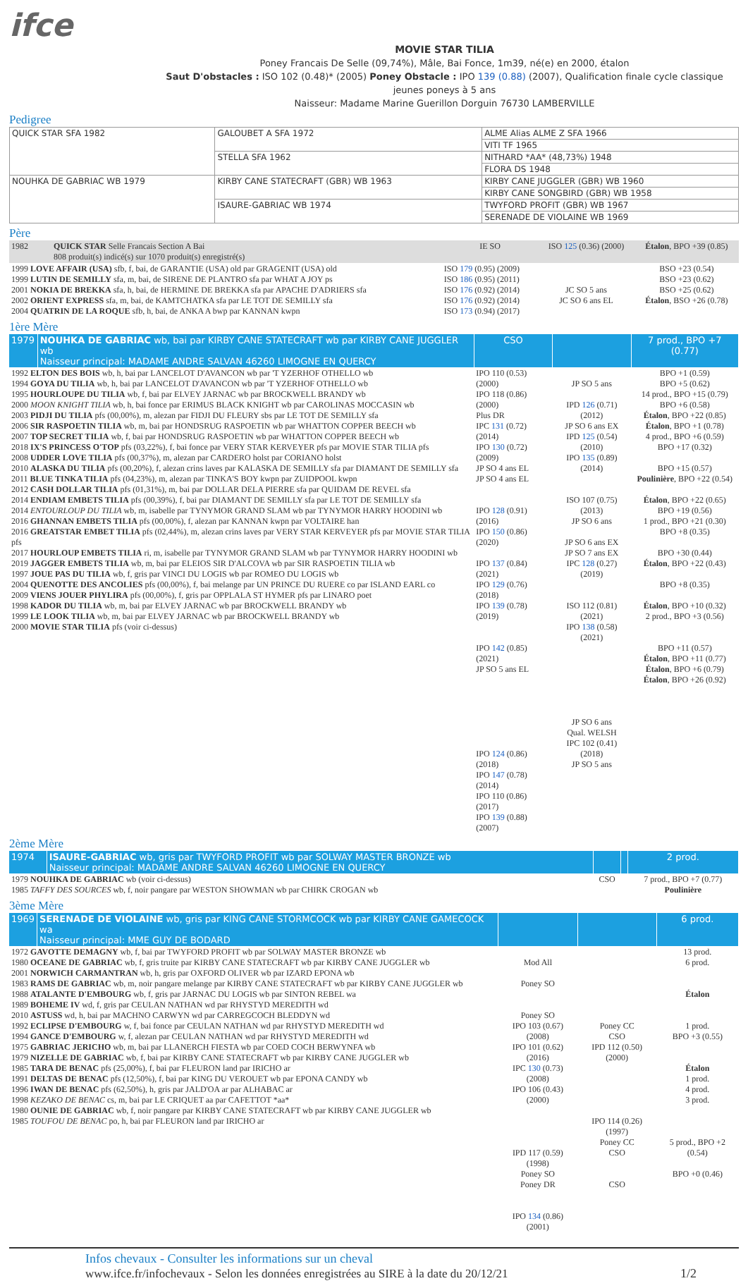ifce
MOVIE STAR TILIA
Poney Francais De Selle (09,74%), Mâle, Bai Fonce, 1m39, né(e) en 2000, étalon
Saut D'obstacles : ISO 102 (0.48)* (2005) Poney Obstacle : IPO 139 (0.88) (2007), Qualification finale cycle classique jeunes poneys à 5 ans
Naisseur: Madame Marine Guerillon Dorguin 76730 LAMBERVILLE
Pedigree
| QUICK STAR SFA 1982 | GALOUBET A SFA 1972 | ALME Alias ALME Z SFA 1966 |
| | | VITI TF 1965 |
| | STELLA SFA 1962 | NITHARD *AA* (48,73%) 1948 |
| | | FLORA DS 1948 |
| NOUHKA DE GABRIAC WB 1979 | KIRBY CANE STATECRAFT (GBR) WB 1963 | KIRBY CANE JUGGLER (GBR) WB 1960 |
| | | KIRBY CANE SONGBIRD (GBR) WB 1958 |
| | ISAURE-GABRIAC WB 1974 | TWYFORD PROFIT (GBR) WB 1967 |
| | | SERENADE DE VIOLAINE WB 1969 |
Père
| 1982 | QUICK STAR Selle Francais Section A Bai 808 produit(s) indicé(s) sur 1070 produit(s) enregistré(s) | IE SO | ISO 125 (0.36) (2000) | Étalon , BPO +39 (0.85) |
| 1999 LOVE AFFAIR (USA) sfb, f, bai, de GARANTIE (USA) old par GRAGENIT (USA) old 1999 LUTIN DE SEMILLY sfa, m, bai, de SIRENE DE PLANTRO sfa par WHAT A JOY ps 2001 NOKIA DE BREKKA sfa, h, bai, de HERMINE DE BREKKA sfa par APACHE D'ADRIERS sfa 2002 ORIENT EXPRESS sfa, m, bai, de KAMTCHATKA sfa par LE TOT DE SEMILLY sfa 2004 QUATRIN DE LA ROQUE sfb, h, bai, de ANKA A bwp par KANNAN kwpn | | ISO 179 (0.95) (2009) ISO 186 (0.95) (2011) ISO 176 (0.92) (2014) ISO 176 (0.92) (2014) ISO 173 (0.94) (2017) | JC SO 5 ans JC SO 6 ans EL | BSO +23 (0.54) BSO +23 (0.62) BSO +25 (0.62) Étalon , BSO +26 (0.78) |
1ère Mère
| 1979 | NOUHKA DE GABRIAC wb, bai par KIRBY CANE STATECRAFT wb par KIRBY CANE JUGGLER wb Naisseur principal: MADAME ANDRE SALVAN 46260 LIMOGNE EN QUERCY | CSO | | 7 prod., BPO +7 (0.77) |
| 1992 ELTON DES BOIS wb, h, bai par LANCELOT D'AVANCON wb par 'T YZERHOF OTHELLO wb 1994 GOYA DU TILIA wb, h, bai par LANCELOT D'AVANCON wb par 'T YZERHOF OTHELLO wb 1995 HOURLOUPE DU TILIA wb, f, bai par ELVEY JARNAC wb par BROCKWELL BRANDY wb 2000 MOON KNIGHT TILIA wb, h, bai fonce par ERIMUS BLACK KNIGHT wb par CAROLINAS MOCCASIN wb 2003 PIDJI DU TILIA pfs (00,00%), m, alezan par FIDJI DU FLEURY sbs par LE TOT DE SEMILLY sfa 2006 SIR RASPOETIN TILIA wb, m, bai par HONDSRUG RASPOETIN wb par WHATTON COPPER BEECH wb 2007 TOP SECRET TILIA wb, f, bai par HONDSRUG RASPOETIN wb par WHATTON COPPER BEECH wb 2018 IX'S PRINCESS O'TOP pfs (03,22%), f, bai fonce par VERY STAR KERVEYER pfs par MOVIE STAR TILIA pfs 2008 UDDER LOVE TILIA pfs (00,37%), m, alezan par CARDERO holst par CORIANO holst 2010 ALASKA DU TILIA pfs (00,20%), f, alezan crins laves par KALASKA DE SEMILLY sfa par DIAMANT DE SEMILLY sfa 2011 BLUE TINKA TILIA pfs (04,23%), m, alezan par TINKA'S BOY kwpn par ZUIDPOOL kwpn 2012 CASH DOLLAR TILIA pfs (01,31%), m, bai par DOLLAR DELA PIERRE sfa par QUIDAM DE REVEL sfa 2014 ENDIAM EMBETS TILIA pfs (00,39%), f, bai par DIAMANT DE SEMILLY sfa par LE TOT DE SEMILLY sfa 2014 ENTOURLOUP DU TILIA wb, m, isabelle par TYNYMOR GRAND SLAM wb par TYNYMOR HARRY HOODINI wb 2016 GHANNAN EMBETS TILIA pfs (00,00%), f, alezan par KANNAN kwpn par VOLTAIRE han 2016 GREATSTAR EMBET TILIA pfs (02,44%), m, alezan crins laves par VERY STAR KERVEYER pfs par MOVIE STAR TILIA pfs 2017 HOURLOUP EMBETS TILIA ri, m, isabelle par TYNYMOR GRAND SLAM wb par TYNYMOR HARRY HOODINI wb 2019 JAGGER EMBETS TILIA wb, m, bai par ELEIOS SIR D'ALCOVA wb par SIR RASPOETIN TILIA wb 1997 JOUE PAS DU TILIA wb, f, gris par VINCI DU LOGIS wb par ROMEO DU LOGIS wb 2004 QUENOTTE DES ANCOLIES pfs (00,00%), f, bai melange par UN PRINCE DU RUERE co par ISLAND EARL co 2009 VIENS JOUER PHYLIRA pfs (00,00%), f, gris par OPPLALA ST HYMER pfs par LINARO poet 1998 KADOR DU TILIA wb, m, bai par ELVEY JARNAC wb par BROCKWELL BRANDY wb 1999 LE LOOK TILIA wb, m, bai par ELVEY JARNAC wb par BROCKWELL BRANDY wb 2000 MOVIE STAR TILIA pfs (voir ci-dessus) | | IPO 110 (0.53) (2000) IPO 118 (0.86) (2000) Plus DR IPC 131 (0.72) (2014) IPO 130 (0.72) (2009) JP SO 4 ans EL JP SO 4 ans EL IPO 128 (0.91) (2016) IPO 150 (0.86) (2020) IPO 137 (0.84) (2021) IPO 129 (0.76) (2018) IPO 139 (0.78) (2019) IPO 142 (0.85) (2021) JP SO 5 ans EL IPO 124 (0.86) (2018) IPO 147 (0.78) (2014) IPO 110 (0.86) (2017) IPO 139 (0.88) (2007) | JP SO 5 ans IPD 126 (0.71) (2012) JP SO 6 ans EX IPD 125 (0.54) (2010) IPO 135 (0.89) (2014) ISO 107 (0.75) (2013) JP SO 6 ans JP SO 6 ans EX JP SO 7 ans EX IPC 128 (0.27) (2019) ISO 112 (0.81) (2021) IPO 138 (0.58) (2021) JP SO 6 ans Qual. WELSH IPC 102 (0.41) (2018) JP SO 5 ans | BPO +1 (0.59) BPO +5 (0.62) 14 prod., BPO +15 (0.79) BPO +6 (0.58) Étalon , BPO +22 (0.85) Étalon , BPO +1 (0.78) 4 prod., BPO +6 (0.59) BPO +17 (0.32) BPO +15 (0.57) Poulinière , BPO +22 (0.54) Étalon , BPO +22 (0.65) BPO +19 (0.56) 1 prod., BPO +21 (0.30) BPO +8 (0.35) BPO +30 (0.44) Étalon , BPO +22 (0.43) BPO +8 (0.35) Étalon , BPO +10 (0.32) 2 prod., BPO +3 (0.56) BPO +11 (0.57) Étalon , BPO +11 (0.77) Étalon , BPO +6 (0.79) Étalon , BPO +26 (0.92) |
2ème Mère
| 1974 | ISAURE-GABRIAC wb, gris par TWYFORD PROFIT wb par SOLWAY MASTER BRONZE wb Naisseur principal: MADAME ANDRE SALVAN 46260 LIMOGNE EN QUERCY | | | 2 prod. |
| 1979 NOUHKA DE GABRIAC wb (voir ci-dessus) 1985 TAFFY DES SOURCES wb, f, noir pangare par WESTON SHOWMAN wb par CHIRK CROGAN wb | | CSO | | 7 prod., BPO +7 (0.77) Poulinière |
3ème Mère
| 1969 | SERENADE DE VIOLAINE wb, gris par KING CANE STORMCOCK wb par KIRBY CANE GAMECOCK wa Naisseur principal: MME GUY DE BODARD | | | 6 prod. |
| 1972 GAVOTTE DEMAGNY wb, f, bai par TWYFORD PROFIT wb par SOLWAY MASTER BRONZE wb 1980 OCEANE DE GABRIAC wb, f, gris truite par KIRBY CANE STATECRAFT wb par KIRBY CANE JUGGLER wb 2001 NORWICH CARMANTRAN wb, h, gris par OXFORD OLIVER wb par IZARD EPONA wb 1983 RAMS DE GABRIAC wb, m, noir pangare melange par KIRBY CANE STATECRAFT wb par KIRBY CANE JUGGLER wb 1988 ATALANTE D'EMBOURG wb, f, gris par JARNAC DU LOGIS wb par SINTON REBEL wa 1989 BOHEME IV wd, f, gris par CEULAN NATHAN wd par RHYSTYD MEREDITH wd 2010 ASTUSS wd, h, bai par MACHNO CARWYN wd par CARREGCOCH BLEDDYN wd 1992 ECLIPSE D'EMBOURG w, f, bai fonce par CEULAN NATHAN wd par RHYSTYD MEREDITH wd 1994 GANCE D'EMBOURG w, f, alezan par CEULAN NATHAN wd par RHYSTYD MEREDITH wd 1975 GABRIAC JERICHO wb, m, bai par LLANERCH FIESTA wb par COED COCH BERWYNFA wb 1979 NIZELLE DE GABRIAC wb, f, bai par KIRBY CANE STATECRAFT wb par KIRBY CANE JUGGLER wb 1985 TARA DE BENAC pfs (25,00%), f, bai par FLEURON land par IRICHO ar 1991 DELTAS DE BENAC pfs (12,50%), f, bai par KING DU VEROUET wb par EPONA CANDY wb 1996 IWAN DE BENAC pfs (62,50%), h, gris par JALD'OA ar par ALHABAC ar 1998 KEZAKO DE BENAC cs, m, bai par LE CRIQUET aa par CAFETTOT *aa* 1980 OUNIE DE GABRIAC wb, f, noir pangare par KIRBY CANE STATECRAFT wb par KIRBY CANE JUGGLER wb 1985 TOUFOU DE BENAC po, h, bai par FLEURON land par IRICHO ar | | Mod All Poney SO Poney SO IPO 103 (0.67) (2008) IPO 101 (0.62) (2016) IPC 130 (0.73) (2008) IPO 106 (0.43) (2000) IPD 117 (0.59) (1998) Poney SO Poney DR IPO 134 (0.86) (2001) | Poney CC CSO IPD 112 (0.50) (2000) IPO 114 (0.26) (1997) Poney CC CSO CSO | 13 prod. 6 prod. Étalon 1 prod. BPO +3 (0.55) Étalon 1 prod. 4 prod. 3 prod. 5 prod., BPO +2 (0.54) BPO +0 (0.46) |
Infos chevaux - Consulter les informations sur un cheval
www.ifce.fr/infochevaux - Selon les données enregistrées au SIRE à la date du 20/12/21 1/2